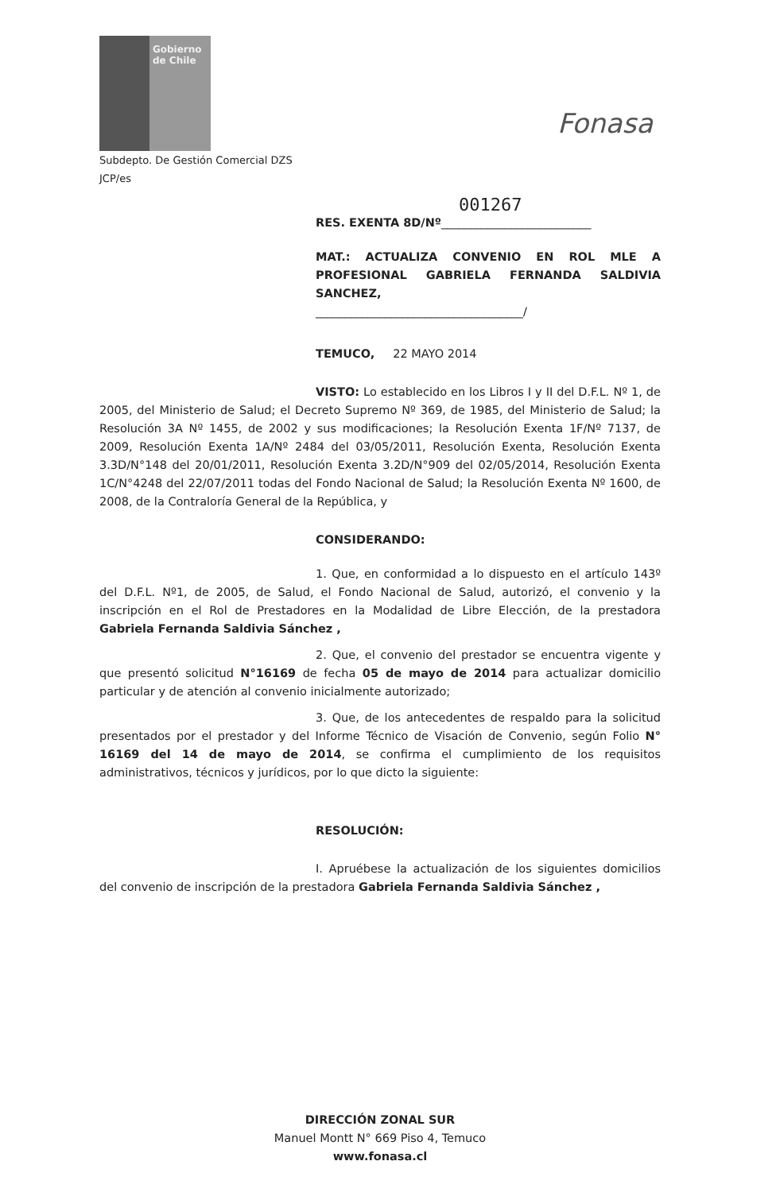Gobierno de Chile
Fonasa
Subdepto. De Gestión Comercial DZS
JCP/es
001267
RES. EXENTA 8D/Nº__________________________
MAT.: ACTUALIZA CONVENIO EN ROL MLE A PROFESIONAL GABRIELA FERNANDA SALDIVIA SANCHEZ,
____________________________________/
TEMUCO, 22 MAYO 2014
VISTO: Lo establecido en los Libros I y II del D.F.L. Nº 1, de 2005, del Ministerio de Salud; el Decreto Supremo Nº 369, de 1985, del Ministerio de Salud; la Resolución 3A Nº 1455, de 2002 y sus modificaciones; la Resolución Exenta 1F/Nº 7137, de 2009, Resolución Exenta 1A/Nº 2484 del 03/05/2011, Resolución Exenta, Resolución Exenta 3.3D/N°148 del 20/01/2011, Resolución Exenta 3.2D/N°909 del 02/05/2014, Resolución Exenta 1C/N°4248 del 22/07/2011 todas del Fondo Nacional de Salud; la Resolución Exenta Nº 1600, de 2008, de la Contraloría General de la República, y
CONSIDERANDO:
1. Que, en conformidad a lo dispuesto en el artículo 143º del D.F.L. Nº1, de 2005, de Salud, el Fondo Nacional de Salud, autorizó, el convenio y la inscripción en el Rol de Prestadores en la Modalidad de Libre Elección, de la prestadora Gabriela Fernanda Saldivia Sánchez ,
2. Que, el convenio del prestador se encuentra vigente y que presentó solicitud N°16169 de fecha 05 de mayo de 2014 para actualizar domicilio particular y de atención al convenio inicialmente autorizado;
3. Que, de los antecedentes de respaldo para la solicitud presentados por el prestador y del Informe Técnico de Visación de Convenio, según Folio N° 16169 del 14 de mayo de 2014, se confirma el cumplimiento de los requisitos administrativos, técnicos y jurídicos, por lo que dicto la siguiente:
RESOLUCIÓN:
I. Apruébese la actualización de los siguientes domicilios del convenio de inscripción de la prestadora Gabriela Fernanda Saldivia Sánchez ,
DIRECCIÓN ZONAL SUR
Manuel Montt N° 669 Piso 4, Temuco
www.fonasa.cl